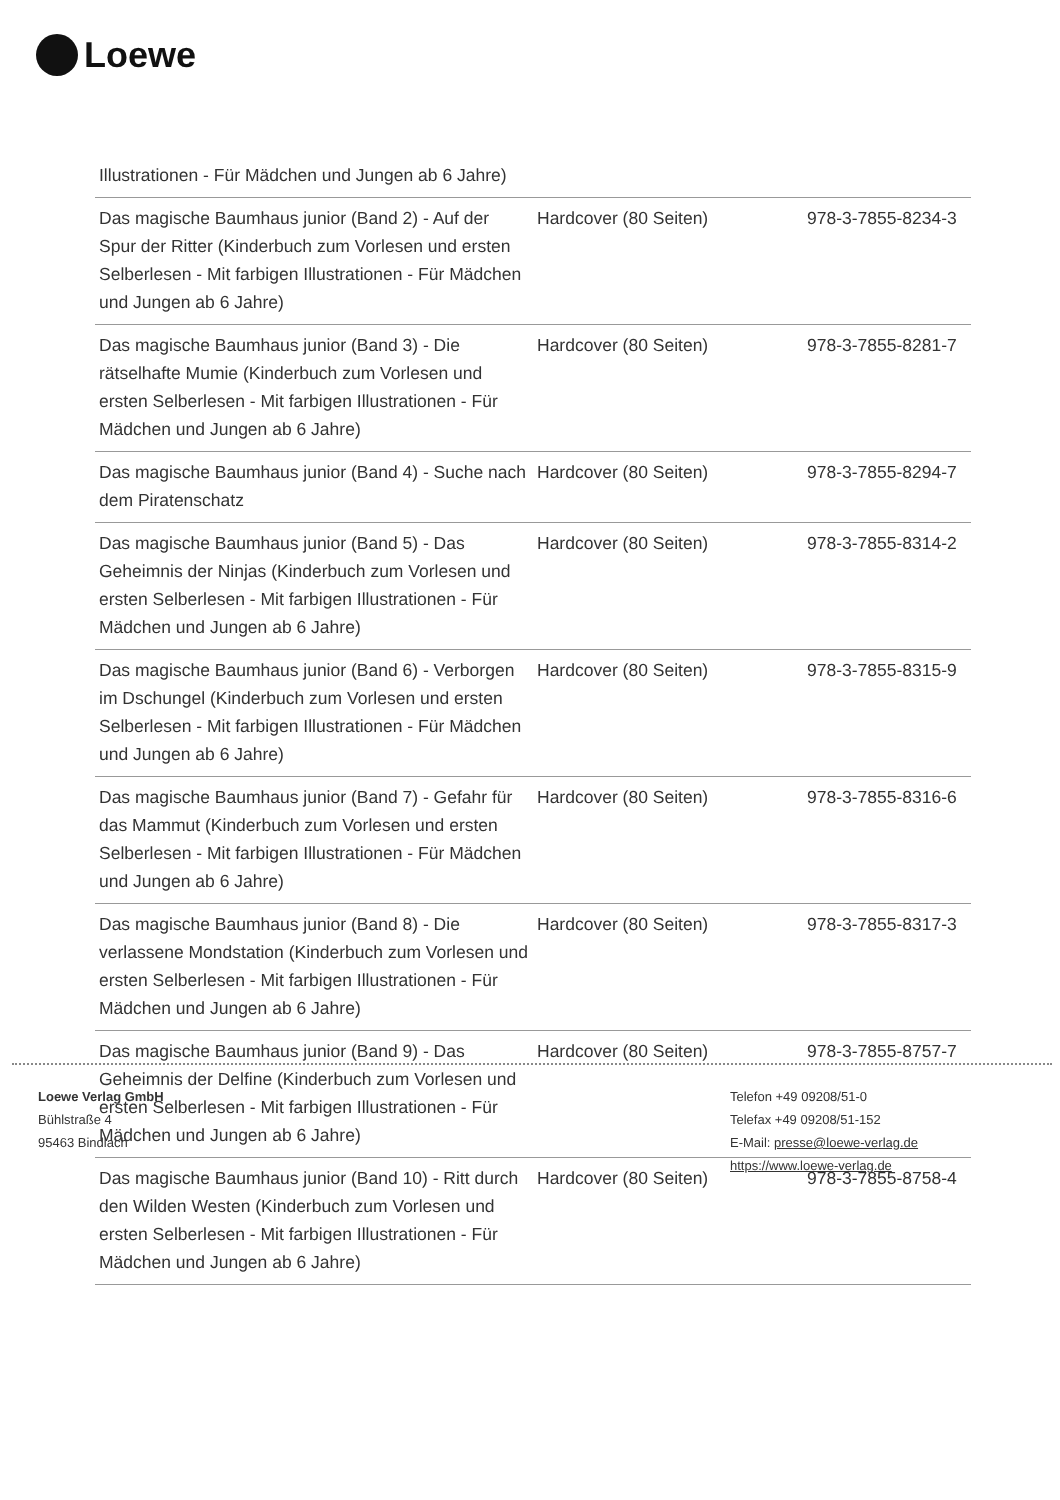Loewe
| Illustrationen - Für Mädchen und Jungen ab 6 Jahre) | | |
| Das magische Baumhaus junior (Band 2) - Auf der Spur der Ritter (Kinderbuch zum Vorlesen und ersten Selberlesen - Mit farbigen Illustrationen - Für Mädchen und Jungen ab 6 Jahre) | Hardcover (80 Seiten) | 978-3-7855-8234-3 |
| Das magische Baumhaus junior (Band 3) - Die rätselhafte Mumie (Kinderbuch zum Vorlesen und ersten Selberlesen - Mit farbigen Illustrationen - Für Mädchen und Jungen ab 6 Jahre) | Hardcover (80 Seiten) | 978-3-7855-8281-7 |
| Das magische Baumhaus junior (Band 4) - Suche nach dem Piratenschatz | Hardcover (80 Seiten) | 978-3-7855-8294-7 |
| Das magische Baumhaus junior (Band 5) - Das Geheimnis der Ninjas (Kinderbuch zum Vorlesen und ersten Selberlesen - Mit farbigen Illustrationen - Für Mädchen und Jungen ab 6 Jahre) | Hardcover (80 Seiten) | 978-3-7855-8314-2 |
| Das magische Baumhaus junior (Band 6) - Verborgen im Dschungel (Kinderbuch zum Vorlesen und ersten Selberlesen - Mit farbigen Illustrationen - Für Mädchen und Jungen ab 6 Jahre) | Hardcover (80 Seiten) | 978-3-7855-8315-9 |
| Das magische Baumhaus junior (Band 7) - Gefahr für das Mammut (Kinderbuch zum Vorlesen und ersten Selberlesen - Mit farbigen Illustrationen - Für Mädchen und Jungen ab 6 Jahre) | Hardcover (80 Seiten) | 978-3-7855-8316-6 |
| Das magische Baumhaus junior (Band 8) - Die verlassene Mondstation (Kinderbuch zum Vorlesen und ersten Selberlesen - Mit farbigen Illustrationen - Für Mädchen und Jungen ab 6 Jahre) | Hardcover (80 Seiten) | 978-3-7855-8317-3 |
| Das magische Baumhaus junior (Band 9) - Das Geheimnis der Delfine (Kinderbuch zum Vorlesen und ersten Selberlesen - Mit farbigen Illustrationen - Für Mädchen und Jungen ab 6 Jahre) | Hardcover (80 Seiten) | 978-3-7855-8757-7 |
| Das magische Baumhaus junior (Band 10) - Ritt durch den Wilden Westen (Kinderbuch zum Vorlesen und ersten Selberlesen - Mit farbigen Illustrationen - Für Mädchen und Jungen ab 6 Jahre) | Hardcover (80 Seiten) | 978-3-7855-8758-4 |
Loewe Verlag GmbH
Bühlstraße 4
95463 Bindlach
Telefon +49 09208/51-0
Telefax +49 09208/51-152
E-Mail: presse@loewe-verlag.de
https://www.loewe-verlag.de